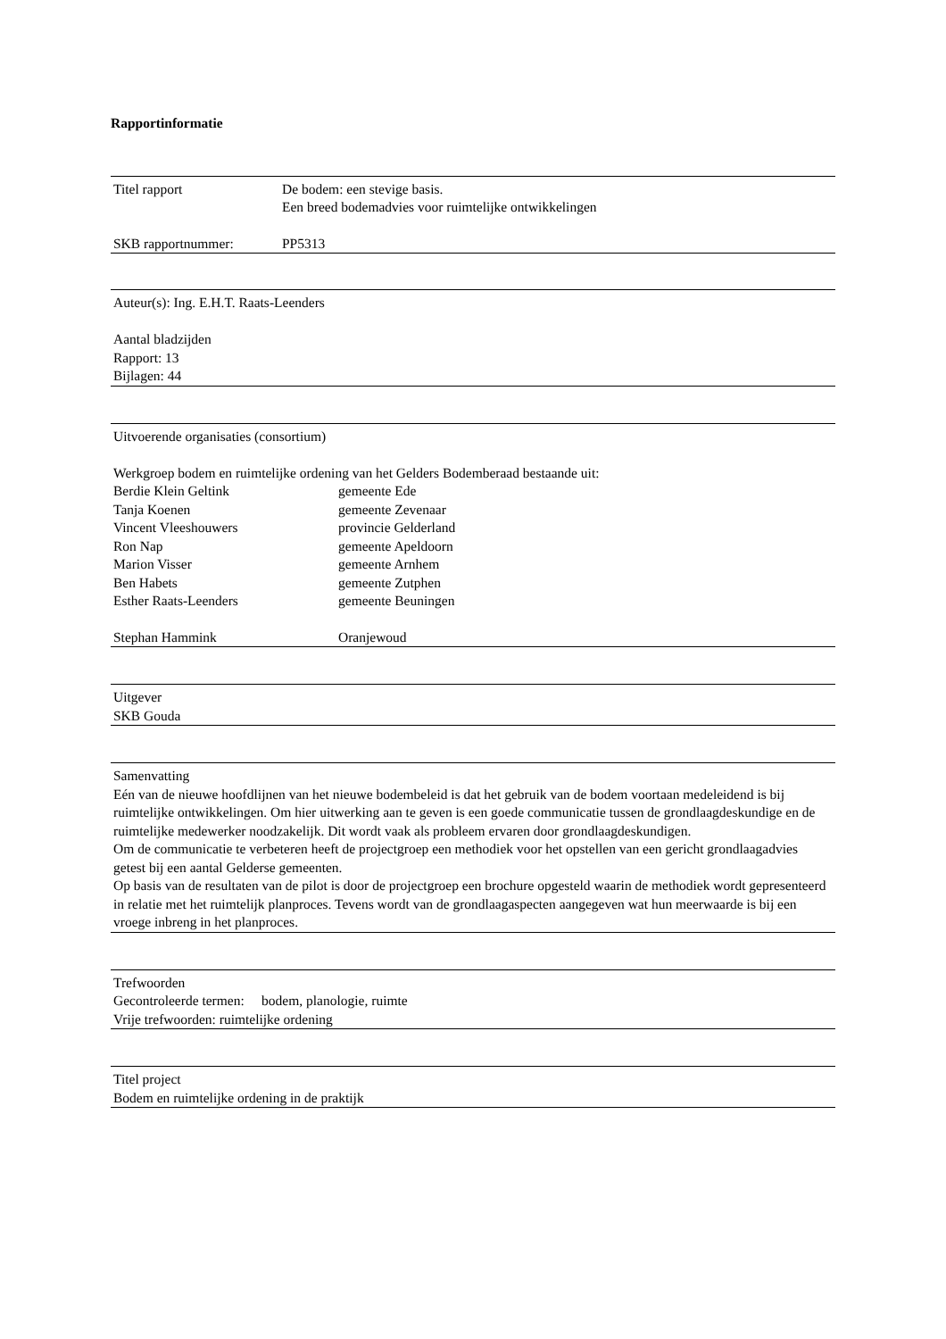Rapportinformatie
| Titel rapport | De bodem: een stevige basis. Een breed bodemadvies voor ruimtelijke ontwikkelingen |
| SKB rapportnummer: | PP5313 |
Auteur(s): Ing. E.H.T. Raats-Leenders
Aantal bladzijden
Rapport: 13
Bijlagen: 44
Uitvoerende organisaties (consortium)
Werkgroep bodem en ruimtelijke ordening van het Gelders Bodemberaad bestaande uit:
| Berdie Klein Geltink | gemeente Ede |
| Tanja Koenen | gemeente Zevenaar |
| Vincent Vleeshouwers | provincie Gelderland |
| Ron Nap | gemeente Apeldoorn |
| Marion Visser | gemeente Arnhem |
| Ben Habets | gemeente Zutphen |
| Esther Raats-Leenders | gemeente Beuningen |
| Stephan Hammink | Oranjewoud |
Uitgever
SKB Gouda
Samenvatting
Eén van de nieuwe hoofdlijnen van het nieuwe bodembeleid is dat het gebruik van de bodem voortaan medeleidend is bij ruimtelijke ontwikkelingen. Om hier uitwerking aan te geven is een goede communicatie tussen de grondlaagdeskundige en de ruimtelijke medewerker noodzakelijk. Dit wordt vaak als probleem ervaren door grondlaagdeskundigen.
Om de communicatie te verbeteren heeft de projectgroep een methodiek voor het opstellen van een gericht grondlaagadvies getest bij een aantal Gelderse gemeenten.
Op basis van de resultaten van de pilot is door de projectgroep een brochure opgesteld waarin de methodiek wordt gepresenteerd in relatie met het ruimtelijk planproces. Tevens wordt van de grondlaagaspecten aangegeven wat hun meerwaarde is bij een vroege inbreng in het planproces.
Trefwoorden
Gecontroleerde termen: bodem, planologie, ruimte
Vrije trefwoorden: ruimtelijke ordening
Titel project
Bodem en ruimtelijke ordening in de praktijk